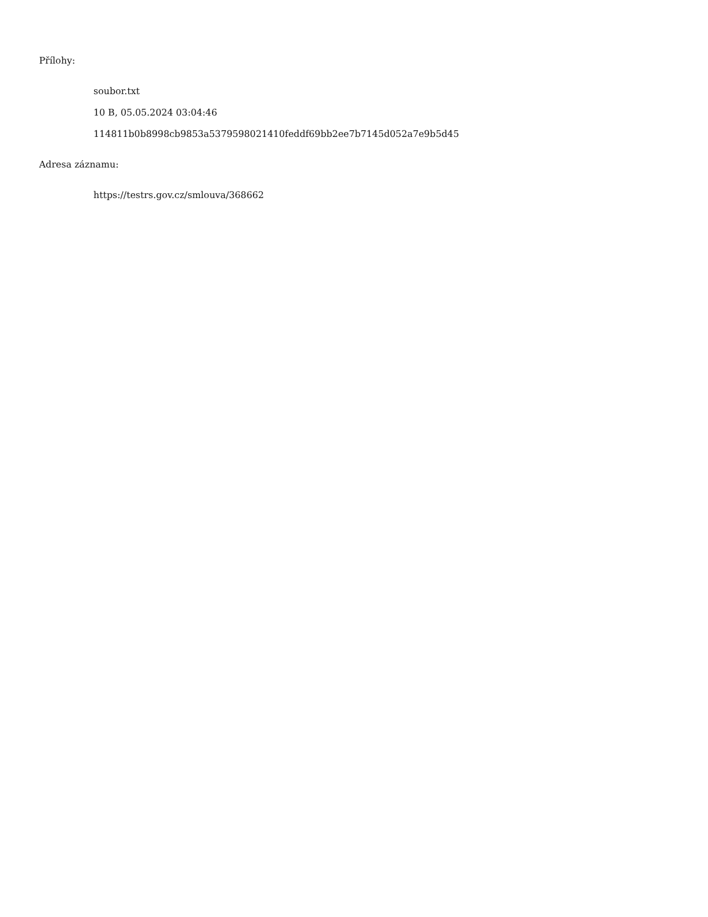Přílohy:
soubor.txt
10 B, 05.05.2024 03:04:46
114811b0b8998cb9853a5379598021410feddf69bb2ee7b7145d052a7e9b5d45
Adresa záznamu:
https://testrs.gov.cz/smlouva/368662